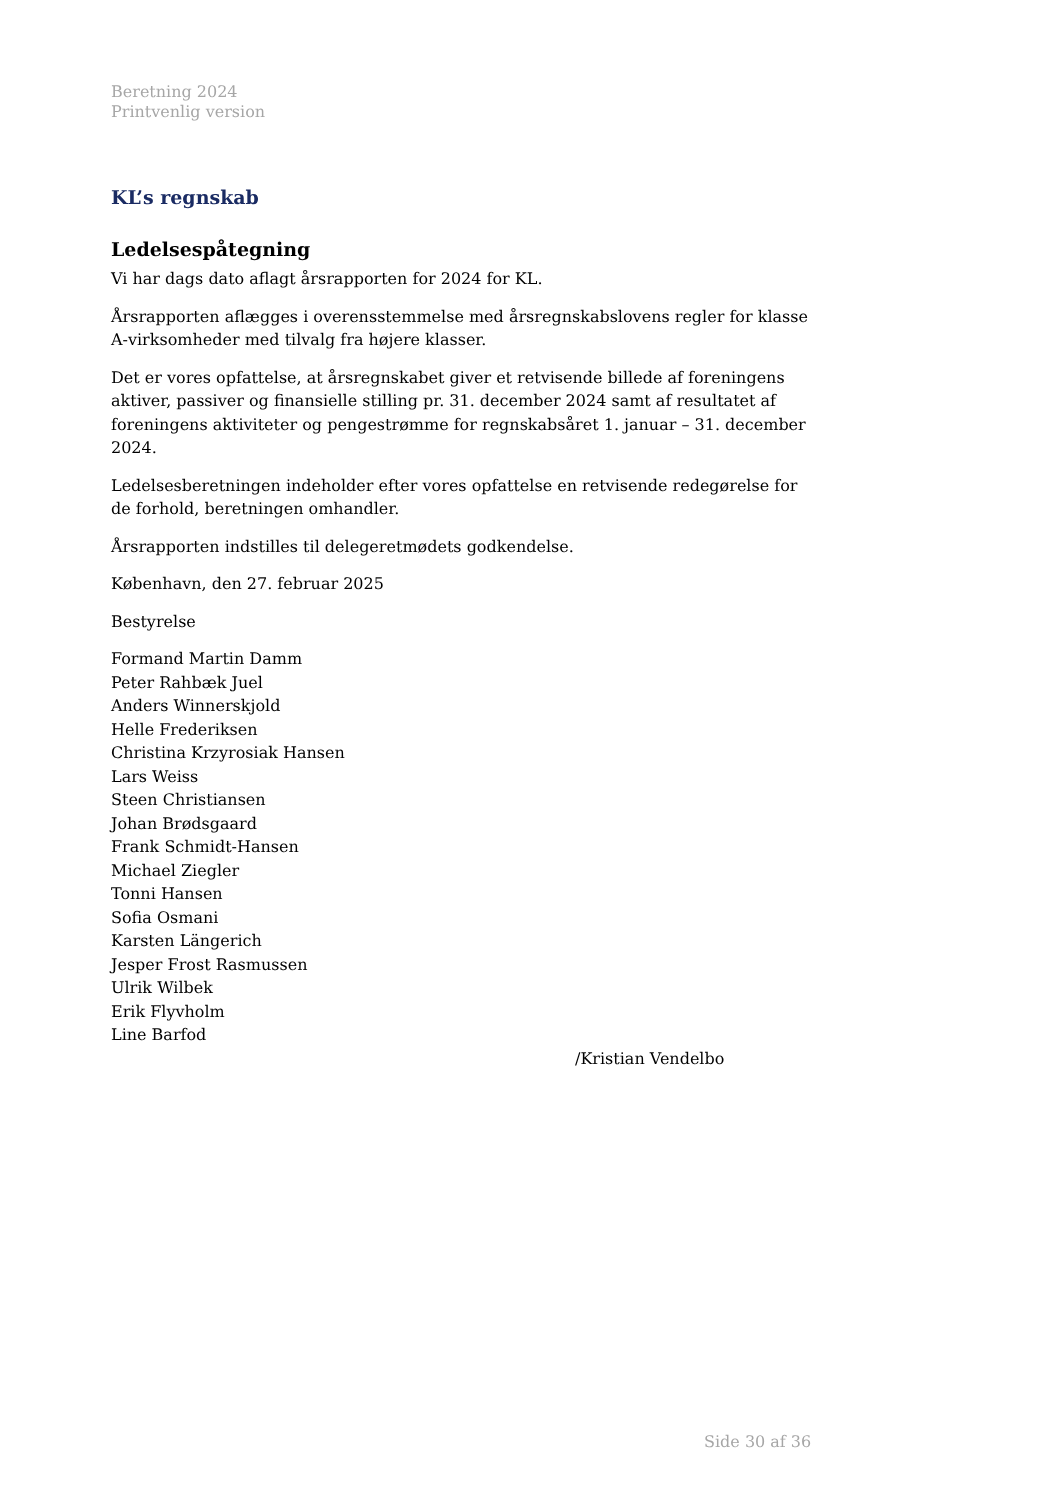Beretning 2024
Printvenlig version
KL’s regnskab
Ledelsespåtegning
Vi har dags dato aflagt årsrapporten for 2024 for KL.
Årsrapporten aflægges i overensstemmelse med årsregnskabslovens regler for klasse A-virksomheder med tilvalg fra højere klasser.
Det er vores opfattelse, at årsregnskabet giver et retvisende billede af foreningens aktiver, passiver og finansielle stilling pr. 31. december 2024 samt af resultatet af foreningens aktiviteter og pengestrømme for regnskabsåret 1. januar – 31. december 2024.
Ledelsesberetningen indeholder efter vores opfattelse en retvisende redegørelse for de forhold, beretningen omhandler.
Årsrapporten indstilles til delegeretmødets godkendelse.
København, den 27. februar 2025
Bestyrelse
Formand Martin Damm
Peter Rahbæk Juel
Anders Winnerskjold
Helle Frederiksen
Christina Krzyrosiak Hansen
Lars Weiss
Steen Christiansen
Johan Brødsgaard
Frank Schmidt-Hansen
Michael Ziegler
Tonni Hansen
Sofia Osmani
Karsten Längerich
Jesper Frost Rasmussen
Ulrik Wilbek
Erik Flyvholm
Line Barfod
/Kristian Vendelbo
Side 30 af 36